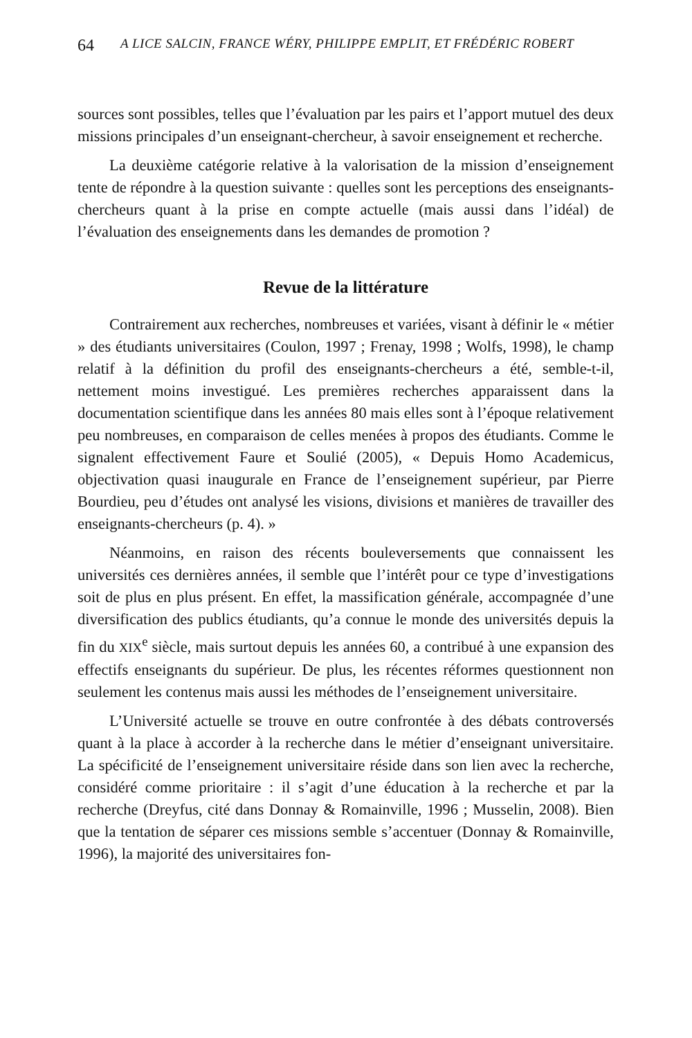64 A LICE SALCIN, FRANCE WÉRY, PHILIPPE EMPLIT, ET FRÉDÉRIC ROBERT
sources sont possibles, telles que l’évaluation par les pairs et l’apport mutuel des deux missions principales d’un enseignant-chercheur, à savoir enseignement et recherche.
La deuxième catégorie relative à la valorisation de la mission d’enseignement tente de répondre à la question suivante : quelles sont les perceptions des enseignants-chercheurs quant à la prise en compte actuelle (mais aussi dans l’idéal) de l’évaluation des enseignements dans les demandes de promotion ?
Revue de la littérature
Contrairement aux recherches, nombreuses et variées, visant à définir le « métier » des étudiants universitaires (Coulon, 1997 ; Frenay, 1998 ; Wolfs, 1998), le champ relatif à la définition du profil des enseignants-chercheurs a été, semble-t-il, nettement moins investigué. Les premières recherches apparaissent dans la documentation scientifique dans les années 80 mais elles sont à l’époque relativement peu nombreuses, en comparaison de celles menées à propos des étudiants. Comme le signalent effectivement Faure et Soulié (2005), « Depuis Homo Academicus, objectivation quasi inaugurale en France de l’enseignement supérieur, par Pierre Bourdieu, peu d’études ont analysé les visions, divisions et manières de travailler des enseignants-chercheurs (p. 4). »
Néanmoins, en raison des récents bouleversements que connaissent les universités ces dernières années, il semble que l’intérêt pour ce type d’investigations soit de plus en plus présent. En effet, la massification générale, accompagnée d’une diversification des publics étudiants, qu’a connue le monde des universités depuis la fin du XIX<sup>e</sup> siècle, mais surtout depuis les années 60, a contribué à une expansion des effectifs enseignants du supérieur. De plus, les récentes réformes questionnent non seulement les contenus mais aussi les méthodes de l’enseignement universitaire.
L’Université actuelle se trouve en outre confrontée à des débats controversés quant à la place à accorder à la recherche dans le métier d’enseignant universitaire. La spécificité de l’enseignement universitaire réside dans son lien avec la recherche, considéré comme prioritaire : il s’agit d’une éducation à la recherche et par la recherche (Dreyfus, cité dans Donnay & Romainville, 1996 ; Musselin, 2008). Bien que la tentation de séparer ces missions semble s’accentuer (Donnay & Romainville, 1996), la majorité des universitaires fon-